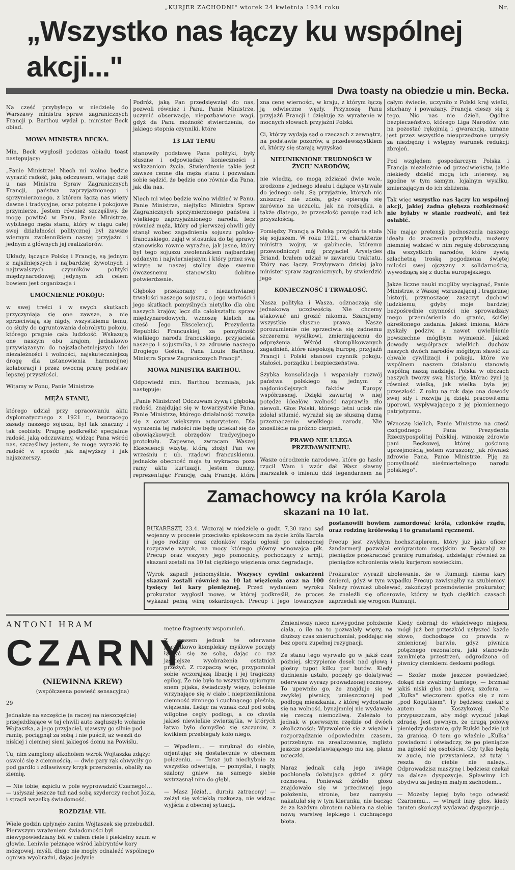„KURJER ZACHODNI" wtorek 24 kwietnia 1934 roku Nr.
„Wszystko nas łączy ku wspólnej akcji..."
Dwa toasty na obiedzie u min. Becka.
Na cześć przybyłego w niedzielę do Warszawy ministra spraw zagranicznych Francji p. Barthou wydał p. minister Beck obiad.
MOWA MINISTRA BECKA.
Min. Beck wygłosił podczas obiadu toast następujący:
„Panie Ministrze! Niech mi wolno będzie wyrazić radość, jaką odczuwam, witając dziś u nas Ministra Spraw Zagranicznych Francji, państwa zaprzyjaźnionego i sprzymierzonego, z którem łączą nas więzy dawne i tradycyjne, oraz potężne i pokojowe przymierze. Jestem również szczęśliwy, że mogę powitać w Panu, Panie Ministrze, wybitnego męża stanu, który w ciągu całej swej działalności politycznej był zawsze wiernym zwolennikiem naszej przyjaźni i jednym z głównych jej realizatorów.
Układy, łączące Polskę i Francję, są jednym z najsilniejszych i najbardziej żywotnych i najtrwalszych czynników polityki międzynarodowej; jedynym ich celem bowiem jest organizacja i
UMOCNIENIE POKOJU:
w swej treści i w swych skutkach przyczyniają się one zawsze, a nie sprzeciwiają się nigdy, wszystkiemu temu, co służy do ugruntowania dobrobytu pokoju, którego pragnie cała ludzkość. Wskazują one naszym obu krajom, jednakowo przywiązanym do najszlachetniejszych idei niezależności i wolności, najskuteczniejszą drogę dla ustanowienia harmonijnej kolaboracji i przez owocną pracę podstaw lepszej przyszłości.
Witamy w Ponu, Panie Ministrze
MĘŻA STANU,
którego udział przy opracowaniu aktu dyplomatycznego z 1921 r., tworzącego zasady naszego sojuszu, był tak znaczny i tak osobisty. Pragnę podkreślić specjalnie radość, jaką odczuwamy, widząc Pana wśród nas, szczęśliwy jestem, że mogę wyrazić tę radość w sposób jak najwyższy i jak najszczerszy.
Podróż, jaką Pan przedsięwziął do nas, pozwoli również i Panu, Panie Ministrze, uczynić obserwacje, niepozbawione wagi, gdyż da Panu możność stwierdzenia, do jakiego stopnia czynniki, które
13 LAT TEMU
stanowiły podstawę Pana polityki, były słuszne i odpowiadały konieczności i wskazaniom życia. Stwierdzenie takie jest zawsze cenne dla męża stanu i pozwalam sobie sądzić, że będzie ono równie dla Pana, jak dla nas.
Niech mi więc będzie wolno widzieć w Panu, Panie Ministrze, niejtylko Ministra Spraw Zagranicznych sprzymierzonego państwa i wielkiego zaprzyjaźnionego narodu, lecz również męża, który od pierwszej chwili gdy stanął wobec zagadnienia sojuszu polsko-francuskiego, zajął w stosunku do tej sprawy stanowisko równie wyraźne, jak jasne, który był tego sojuszu zwolennikiem najbardziej oddanym i najwierniejszym i który przez swą wizytę w naszej stolicy daje swemu ówczesnemu stanowisku dobitne potwierdzenie.
Głęboko przekonany o niezachwianej trwałości naszego sojuszu, o jego wartości i jego skutkach pomyślnych nietylko dla obu naszych krajów, lecz dla całokształtu spraw międzynarodowych, wznoszę kielich na cześć Jego Ekscelencji, Prezydenta Republiki Francuskiej, za pomyślność wielkiego narodu francuskiego, przyjaciela naszego i sojusznika, i za zdrowie naszego Drogiego Gościa, Pana Louis Barthou, Ministra Spraw Zagranicznych Francji".
MOWA MINISTRA BARTHOU.
Odpowiedź min. Barthou brzmiała, jak następuje:
„Panie Ministrze! Odczuwam żywą i głęboką radość, znajdując się w towarzystwie Pana, Panie Ministrze, którego działalność rozwija się z coraz większym autorytetem. Dla wyrażenia tej radości nie będę uciekał się do obowiązkowych obrzędów tradycyjnego protokułu. Zapewne, zwracam Waszej Ekscelencji wizytę, którą złożył Pan we wrześniu r. ub. rządowi francuskiemu, jednakże obecność moja tu wykracza poza ramy aktu kurtuazji. Jestem dumny, reprezentując Francję, całą Francję, która zna cenę wierności, w kraju, z którym łączą ją odwieczne węzły. Przynoszę Panu przyjaźń Francji i dziękuję za wyrażenie w mocnych słowach przyjaźni Polski.
Ci, którzy wydają sąd o rzeczach z zewnątrz, na podstawie pozorów, a przedewszystkiem ci, którzy się starają wyzyskać
NIEUNIKNIONE TRUDNOŚCI W ŻYCIU NARODÓW,
nie wiedzą, co mogą zdziałać dwie wole, zrodzone z jednego ideału i dążące wytrwale do jednego celu. Są przyjaźnie, których nic zniszczyć nie zdoła, gdyż opierają się zarówno na uczuciu, jak na rozsądku, a także dlatego, że przeszłość panuje nad ich przyszłością.
Pomiędzy Francją a Polską przyjaźń ta stała się sojuszem. W roku 1921, w charakterze ministra wojny, w gabinecie, któremu przewodniczył mój przyjaciel Arystydes Briand, brałem udział w zawarciu traktatu. Który nas łączy. Przybywam dzisiaj jako minister spraw zagranicznych, by stwierdzić jego
KONIECZNOŚĆ I TRWAŁOŚĆ.
Nasza polityka i Wasza, odznaczają się jednakową uczciwością. Nie chcemy atakować ani grozić nikomu. Szanujemy wszystkie słuszne prawa. Nasze porozumienie nie sprzeciwia się żadnemu szczeremu wysiłkowi, zmierzającemu do odprężenia. Wśród skomplikowanych zagadnień, które niepokoją Europę, przyjaźń Francji i Polski stanowi czynnik pokoju, stałości, porządku i bezpieczeństwa.
Szybka konsolidacja i wspaniały rozwój państwa polskiego są jednym z najdonioślejszych faktów Europy współczesnej. Dzięki zawartej w niej potędze ideałów, wolność naprawiła zło niewoli. Głos Polski, którego letni ucisk nie zdołał stłumić, wyrażał się ze słuszną dumą przeznaczenie wielkiego narodu. Nie znosiliście na próżno cierpień.
PRAWO NIE ULEGA PRZEDAWNIENIU.
Wasze odrodzenie narodowe, które go hasło rzucił Wam i wzór dał Wasz sławny marszałek o imieniu dziś legendarnem na całym świecie, uczyniło z Polski kraj wielki, słuchany i poważany. Francja cieszy się z tego. Nic nas nie dzieli. Ogólne bezpieczeństwo, którego Liga Narodów win na pozostać rękojmią i gwarancją, uznane jest przez wszystkie nieuprzedzone umysły za niezbędny i wstępny warunek redukcji zbrojeń.
Pod względem gospodarczym Polska i Francja niezależnie od przeciwieństw, jakie niekiedy dzielić mogą ich interesy, są zgodne w tym samym, lojalnym wysiłku, zmierzającym do ich zbliżenia.
Tak więc wszystko nas łączy ku wspólnej akcji, jakiej żadna głębsza rozbieżność nie byłaby w stanie rozdwoić, ani też osłabić.
Nie mając pretensji podnoszenia naszego ideału do znaczenia przykładu, możemy niemniej widzieć w nim regułę dobroczynną dla wszystkich narodów, które żywią szlachetną troskę pogodzenia świętej miłości swej ojczyzny z solidarnością, wywodzącą się z ducha europejskiego.
Jakże liczne nauki mogliby wyciągnąć, Panie Ministrze, z Waszej wzruszającej i tragicznej historji, przynoszącej zaszczyt duchowi ludzkiemu, gdyby moje bardziej bezpośrednie czynności nie sprowadzały mego przemówienia do granic, ściślej określonego zadania. Jakież imiona, które zyskały podziw, a nawet uwielbienie powszechne mógłbym wymienić. Jakież dowody współpracy wielkich duchów naszych dwóch narodów mógłbym sławić ku chwale cywilizacji i pokoju, które we wspólnem naszem działaniu stanowią wspólną naszą nadzieję. Polska w obczach naszych tworzy swą historję, którac żyni ją również wielką, jak wielka była jej przeszłość. Z roku na rok daje ona dowody swej siły i rozwija ją dzięki pracowitemu uporowi, wypływającego z jej płomiennego patrjotyzmu.
Wznoszę kielich, Panie Ministrze na cześć czcigodnego Pana Prezydenta Rzeczypospolitej Polskiej, wznoszę zdrowie pani Beckowej, której gościnną uprzejmością jestem wzruszony, jak również zdrowie Pana, Panie Ministrze. Piję za pomyślność nieśmiertelnego narodu polskiego".
Zamachowcy na króla Karola
skazani na 10 lat.
BUKARESZT, 23.4. Wczoraj w niedzielę o godz. 7.30 rano sąd wojenny w procesie przeciwko spiskowcom na życie króla Karola i jego rodziny oraz członków rządu ogłosił po całonocnej rozprawie wyrok, na mocy którego główny winowajca płk. Precup oraz wszyscy jego pomocnicy, pochodzący z armji, skazani zostali na 10 lat ciężkiego więzienia oraz degradacje.
Wyrok zapadł jednomyślnie. Wszyscy cywilni oskarżeni skazani zostali również na 10 lat więzienia oraz na 100 tysięcy lei kary pieniężnej. Przed wydaniem wyroku prokurator wygłosił mowę, w której podkreślił, że proces wykazał pełną winę oskarżonych. Precup i jego towarzysze postanowili bowiem zamordować króla, członków rządu, oraz rodzinę królewską i to granatami ręcznemi.
Precup jest zwykłym hochsztaplerem, który już jako oficer żandarmerji pozwalał emigrantom rosyjskim w Besarabji za pieniądze przekraczać granicę rumuńską, udzielając również za pieniądze schronienia wielu kurjerom sowieckim.
Prokurator wyraził ubolewanie, że w Rumunji niema kary śmierci, gdyż w tym wypadku Precup zawisnąłby na szubienicy. Należy również ubolewać, zakończył przemówienie prokurator, że znaleźli się oficerowie, którzy w tych ciężkich czasach zaprzedali się wrogom Rumunji.
ANTONI HRAM
CZARNY
(NIEWINNA KREW)
(współczesna powieść sensacyjna)
29
Jednakże na szczęście (a raczej na nieszczęście) przejeżdżające w tej chwili auto zagłuszyło wołanie Wojtaszka, a jego przyjaciel, ujawszy go silnie pod ramię, pociągnął za sobą i nie puścił, aż weszli do niskiej i ciemnej sieni jakiegoś domu na Powiślu.
Tu, nim zamglony alkoholem wzrok Wojtaszka zdążył oswoić się z ciemnością, — dwie pary rąk chwyciły go pod gardło i zdławiwszy krzyk przerażenia, obaliły na ziemię.
— Nie tobie, szpiclu w pole wyprowadzić Czarnego!... — usłyszał jeszcze tuż nad sobą szyderczy rechot Józia, i stracił wszelką świadomość.
ROZDZIAŁ VII.
Wiele godzin upłynęło zanim Wojtaszek się przebudził. Pierwszym wrażeniem świadomości był niewypowiedziany ból w całem ciele i piekielny szum w głowie. Leniwie pełznące wśród labiryntów kory mózgowej, myśli, długo nie mogły odnaleźć wspólnego ogniwa wyobraźni, dając jedynie
mętne fragmenty wspomnień.
Z czasem jednak te oderwane początkowo kompleksy myślowe poczęły łączyć się ze sobą, dając co raz jaśniejsze wyobrażenia ostatnich przeżyć. Z rozpaczą więc, przypomniał sobie wczorajszą libację i jej tragiczny epilog. Że nie było to wszystko upiornym snem pijaka, świadczyły więzy, boleśnie wrzynające się w ciało i nieprzenikniona ciemność zimnego i cuchnącego pleśnią, więzienia. Leżąc na wznak czuł pod sobą wilgotne cegły podłogi, a co chwila jakieś niewielkie zwierzątka, w których łatwo było domyśleć się szczurów, z kwikiem przebiegały koło niego.
— Wpadłem... — mruknął do siebie, orjentując się dostatecznie w obecnem położeniu. — Teraz już niechybnie za wszystko odwetują, — pomyślał, i nagły, szalony gniew na samego siebie wstrząsnął nim do głębi.
— Masz Józia!... durniu zatracony! — zelżył się wściekłą rozkoszą, nie widząc wyjścia z obecnej sytuacji.
Zmieniwszy nieco niewygodne położenie ciała, o ile na to pozwalały więzy, na dłuższy czas znieruchomiał, poddając się bez oporu zupełnej rezygnacji.
Ze stanu tego wyrwało go w jakiś czas później, skrzypienie desek nad głową i głośny tupot kilku par butów. Kiedy dudnienie ustało, poczęły go dolatywać oderwane wyrazy prowadzonej rozmowy. To upewniło go, że znajduje się w zwykłej piwnicy, umieszczonej pod podłogą mieszkania, z której wydostanie się na wolność, bynajmniej nie wydawało się rzeczą niemożliwą. Zależało to jednak w pierwszym rzędzie od dwóch okoliczności: Wyzwolenie się z więzów i rozporządzanie odpowiednim czasem, potrzebnym na zrealizowanie, mglisto jeszcze przedstawiającego mu się, planu ucieczki.
Naraz jednak całą jego uwagę pochłonęła dolatująca gdzieś z góry rozmowa. Ponieważ źródło głosu znajdowało się w przeciwnej jego położeniu, stronie, bez namysłu nakatulał się w tym kierunku, nie bacząc że za każdym obrotem nabiera na siebie nową warstwę lepkiego i cuchnącego błota.
Kiedy dobrnął do właściwego miejsca, mógł już bez przeszkód usłyszeć każde słowo, dochodzące co prawda w zmienionej barwie, gdyż piwnica potężnego rezonatora, jaki stanowiło zamknięta przestrzeń, odgrodzona od piwnicy ciemkiemi deskami podłogi.
— Szofer może jeszcze powiedzieć, dokąd nie zwabimy tamtego, — brzmiał jakiś niski głos nad głową szofera. — „Kulka" wieczorem spotka się z nim „pod Kogutkiem". Ty będziesz czekał z autem na Koszykowej. Nie przypuszczam, aby mógł wyczuć jakąś zdradę. Jest pewnym, że drugą połowę pieniędzy dostanie, gdy Rulski będzie już za granicą. O tem go właśnie „Kulka" powiadomi i oświadczy, że po pieniądze ma zgłosić się osobiście. Gdy tylko będą w aucie, nie przystaniesz, aż tutaj i reszta do ciebie nie należy... Odprowadzisz maszynę i będziesz czekał na dalsze dyspozycje. Spławimy ich obydwu za jednym małym zachodem...
— Możeby lepiej było tego odwieźć Czarnemu... — wtrącił inny głos, kiedy tamten skończył wydawać dyspozycje...